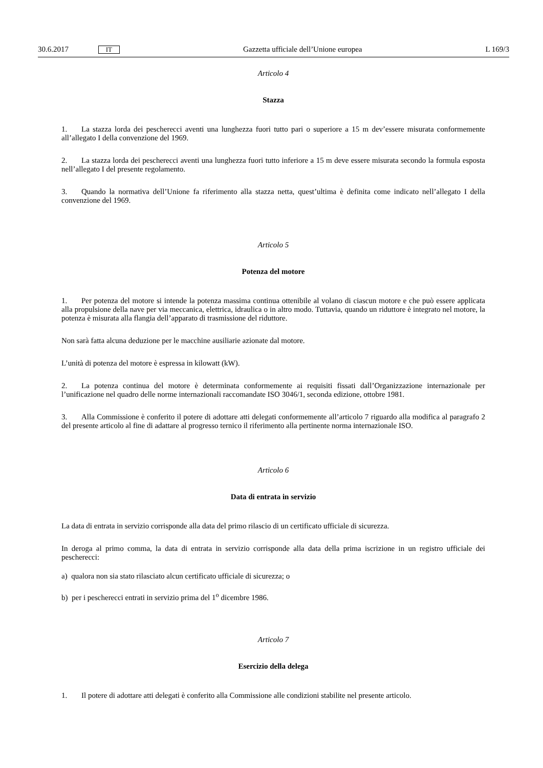30.6.2017 IT Gazzetta ufficiale dell’Unione europea L 169/3
Articolo 4
Stazza
1. La stazza lorda dei pescherecci aventi una lunghezza fuori tutto pari o superiore a 15 m dev’essere misurata conformemente all’allegato I della convenzione del 1969.
2. La stazza lorda dei pescherecci aventi una lunghezza fuori tutto inferiore a 15 m deve essere misurata secondo la formula esposta nell’allegato I del presente regolamento.
3. Quando la normativa dell’Unione fa riferimento alla stazza netta, quest’ultima è definita come indicato nell’allegato I della convenzione del 1969.
Articolo 5
Potenza del motore
1. Per potenza del motore si intende la potenza massima continua ottenibile al volano di ciascun motore e che può essere applicata alla propulsione della nave per via meccanica, elettrica, idraulica o in altro modo. Tuttavia, quando un riduttore è integrato nel motore, la potenza è misurata alla flangia dell’apparato di trasmissione del riduttore.
Non sarà fatta alcuna deduzione per le macchine ausiliarie azionate dal motore.
L’unità di potenza del motore è espressa in kilowatt (kW).
2. La potenza continua del motore è determinata conformemente ai requisiti fissati dall’Organizzazione internazionale per l’unificazione nel quadro delle norme internazionali raccomandate ISO 3046/1, seconda edizione, ottobre 1981.
3. Alla Commissione è conferito il potere di adottare atti delegati conformemente all’articolo 7 riguardo alla modifica al paragrafo 2 del presente articolo al fine di adattare al progresso ternico il riferimento alla pertinente norma internazionale ISO.
Articolo 6
Data di entrata in servizio
La data di entrata in servizio corrisponde alla data del primo rilascio di un certificato ufficiale di sicurezza.
In deroga al primo comma, la data di entrata in servizio corrisponde alla data della prima iscrizione in un registro ufficiale dei pescherecci:
a) qualora non sia stato rilasciato alcun certificato ufficiale di sicurezza; o
b) per i pescherecci entrati in servizio prima del 1<sup>o</sup> dicembre 1986.
Articolo 7
Esercizio della delega
1. Il potere di adottare atti delegati è conferito alla Commissione alle condizioni stabilite nel presente articolo.